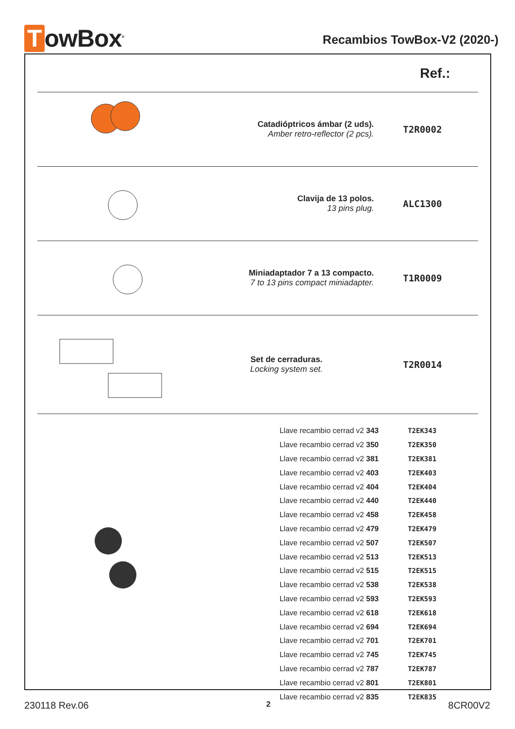TowBox<sup>®</sup>
Recambios TowBox-V2 (2020-)
| | | Ref.: |
| | Catadióptricos ámbar (2 uds). Amber retro-reflector (2 pcs). | T2R0002 |
| | Clavija de 13 polos. 13 pins plug. | ALC1300 |
| | Miniadaptador 7 a 13 compacto. 7 to 13 pins compact miniadapter. | T1R0009 |
| | Set de cerraduras. Locking system set. | T2R0014 |
| | Llave recambio cerrad v2 343 | T2EK343 |
| | Llave recambio cerrad v2 350 | T2EK350 |
| | Llave recambio cerrad v2 381 | T2EK381 |
| | Llave recambio cerrad v2 403 | T2EK403 |
| | Llave recambio cerrad v2 404 | T2EK404 |
| | Llave recambio cerrad v2 440 | T2EK440 |
| | Llave recambio cerrad v2 458 | T2EK458 |
| | Llave recambio cerrad v2 479 | T2EK479 |
| | Llave recambio cerrad v2 507 | T2EK507 |
| | Llave recambio cerrad v2 513 | T2EK513 |
| | Llave recambio cerrad v2 515 | T2EK515 |
| | Llave recambio cerrad v2 538 | T2EK538 |
| | Llave recambio cerrad v2 593 | T2EK593 |
| | Llave recambio cerrad v2 618 | T2EK618 |
| | Llave recambio cerrad v2 694 | T2EK694 |
| | Llave recambio cerrad v2 701 | T2EK701 |
| | Llave recambio cerrad v2 745 | T2EK745 |
| | Llave recambio cerrad v2 787 | T2EK787 |
| | Llave recambio cerrad v2 801 | T2EK801 |
| | Llave recambio cerrad v2 835 | T2EK835 |
230118 Rev.06 2 8CR00V2